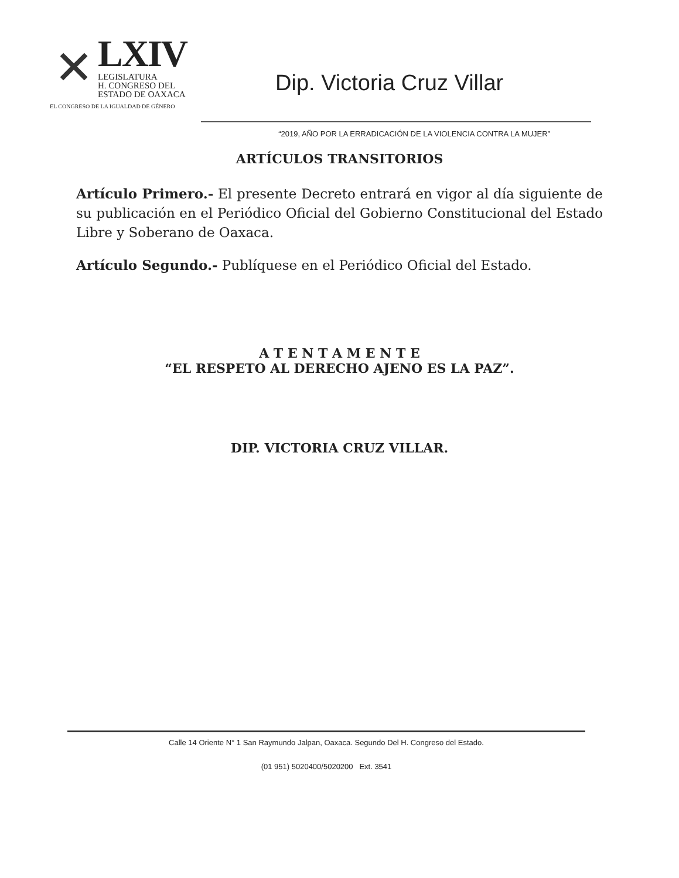✕
LXIV
LEGISLATURA
H. CONGRESO DEL
ESTADO DE OAXACA
EL CONGRESO DE LA IGUALDAD DE GÉNERO
Dip. Victoria Cruz Villar
“2019, AÑO POR LA ERRADICACIÓN DE LA VIOLENCIA CONTRA LA MUJER”
ARTÍCULOS TRANSITORIOS
Artículo Primero.- El presente Decreto entrará en vigor al día siguiente de su publicación en el Periódico Oficial del Gobierno Constitucional del Estado Libre y Soberano de Oaxaca.
Artículo Segundo.- Publíquese en el Periódico Oficial del Estado.
A T E N T A M E N T E
“EL RESPETO AL DERECHO AJENO ES LA PAZ”.
DIP. VICTORIA CRUZ VILLAR.
Calle 14 Oriente N° 1 San Raymundo Jalpan, Oaxaca. Segundo Del H. Congreso del Estado.
(01 951) 5020400/5020200 Ext. 3541